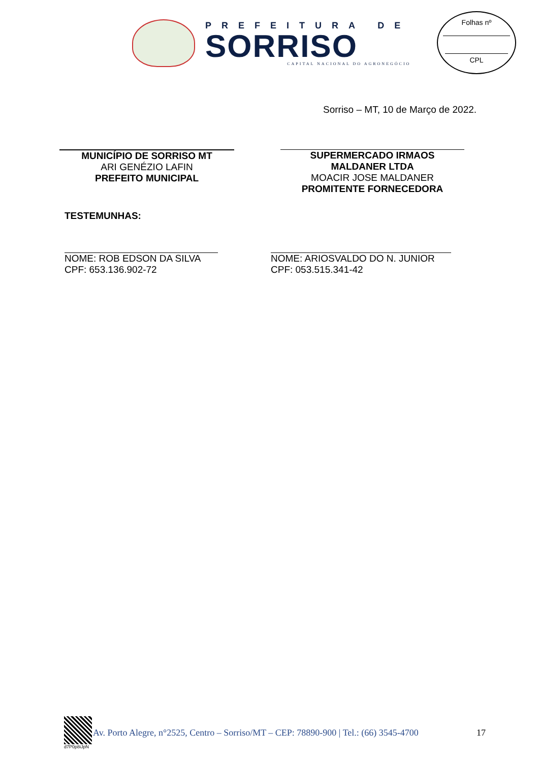PREFEITURA DE
SORRISO
CAPITAL NACIONAL DO AGRONEGÓCIO
Folhas nº
CPL
Sorriso – MT, 10 de Março de 2022.
MUNICÍPIO DE SORRISO MT
ARI GENÉZIO LAFIN
PREFEITO MUNICIPAL
SUPERMERCADO IRMAOS
MALDANER LTDA
MOACIR JOSE MALDANER
PROMITENTE FORNECEDORA
TESTEMUNHAS:
NOME: ROB EDSON DA SILVA
CPF: 653.136.902-72
NOME: ARIOSVALDO DO N. JUNIOR
CPF: 053.515.341-42
d7P0p8iJpN
Av. Porto Alegre, n°2525, Centro – Sorriso/MT – CEP: 78890-900 | Tel.: (66) 3545-4700 17